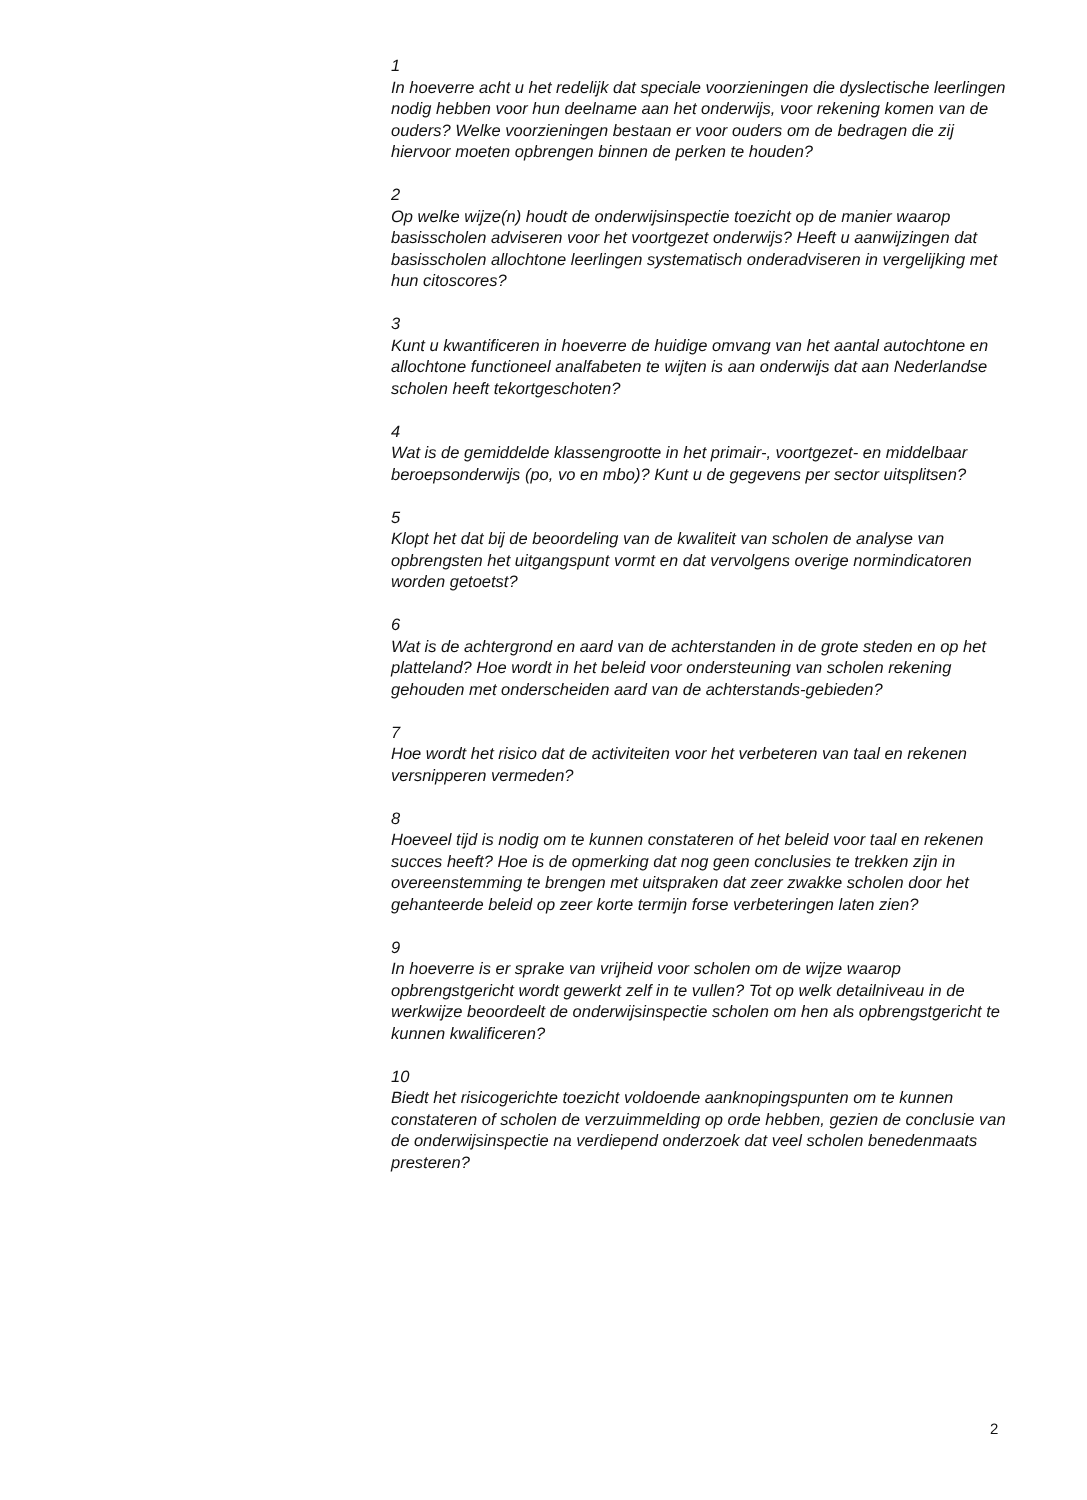1
In hoeverre acht u het redelijk dat speciale voorzieningen die dyslectische leerlingen nodig hebben voor hun deelname aan het onderwijs, voor rekening komen van de ouders? Welke voorzieningen bestaan er voor ouders om de bedragen die zij hiervoor moeten opbrengen binnen de perken te houden?
2
Op welke wijze(n) houdt de onderwijsinspectie toezicht op de manier waarop basisscholen adviseren voor het voortgezet onderwijs? Heeft u aanwijzingen dat basisscholen allochtone leerlingen systematisch onderadviseren in vergelijking met hun citoscores?
3
Kunt u kwantificeren in hoeverre de huidige omvang van het aantal autochtone en allochtone functioneel analfabeten te wijten is aan onderwijs dat aan Nederlandse scholen heeft tekortgeschoten?
4
Wat is de gemiddelde klassengrootte in het primair-, voortgezet- en middelbaar beroepsonderwijs (po, vo en mbo)? Kunt u de gegevens per sector uitsplitsen?
5
Klopt het dat bij de beoordeling van de kwaliteit van scholen de analyse van opbrengsten het uitgangspunt vormt en dat vervolgens overige normindicatoren worden getoetst?
6
Wat is de achtergrond en aard van de achterstanden in de grote steden en op het platteland? Hoe wordt in het beleid voor ondersteuning van scholen rekening gehouden met onderscheiden aard van de achterstands-gebieden?
7
Hoe wordt het risico dat de activiteiten voor het verbeteren van taal en rekenen versnipperen vermeden?
8
Hoeveel tijd is nodig om te kunnen constateren of het beleid voor taal en rekenen succes heeft? Hoe is de opmerking dat nog geen conclusies te trekken zijn in overeenstemming te brengen met uitspraken dat zeer zwakke scholen door het gehanteerde beleid op zeer korte termijn forse verbeteringen laten zien?
9
In hoeverre is er sprake van vrijheid voor scholen om de wijze waarop opbrengstgericht wordt gewerkt zelf in te vullen? Tot op welk detailniveau in de werkwijze beoordeelt de onderwijsinspectie scholen om hen als opbrengstgericht te kunnen kwalificeren?
10
Biedt het risicogerichte toezicht voldoende aanknopingspunten om te kunnen constateren of scholen de verzuimmelding op orde hebben, gezien de conclusie van de onderwijsinspectie na verdiepend onderzoek dat veel scholen benedenmaats presteren?
2